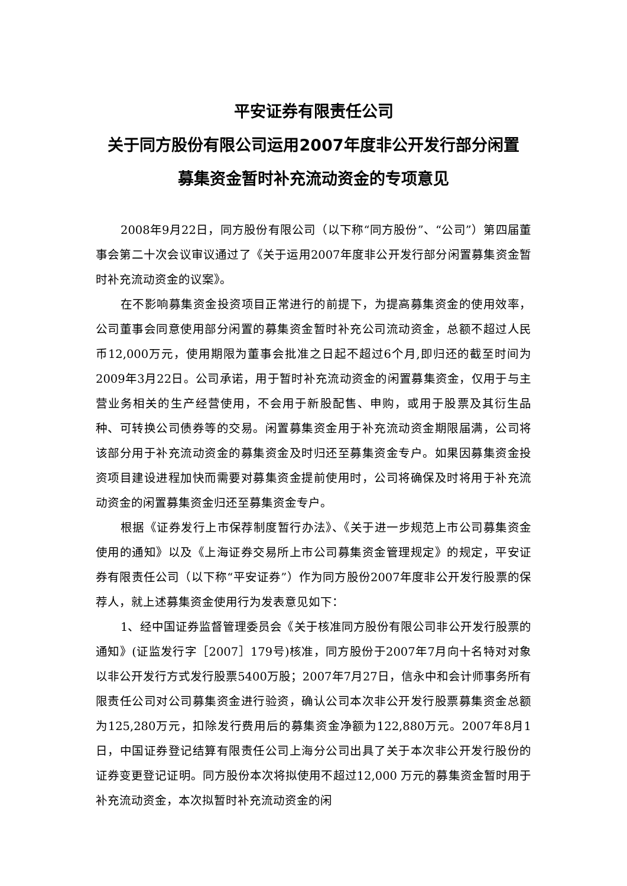平安证券有限责任公司
关于同方股份有限公司运用2007年度非公开发行部分闲置
募集资金暂时补充流动资金的专项意见
2008年9月22日，同方股份有限公司（以下称“同方股份”、“公司”）第四届董事会第二十次会议审议通过了《关于运用2007年度非公开发行部分闲置募集资金暂时补充流动资金的议案》。
在不影响募集资金投资项目正常进行的前提下，为提高募集资金的使用效率，公司董事会同意使用部分闲置的募集资金暂时补充公司流动资金，总额不超过人民币12,000万元，使用期限为董事会批准之日起不超过6个月,即归还的截至时间为2009年3月22日。公司承诺，用于暂时补充流动资金的闲置募集资金，仅用于与主营业务相关的生产经营使用，不会用于新股配售、申购，或用于股票及其衍生品种、可转换公司债券等的交易。闲置募集资金用于补充流动资金期限届满，公司将该部分用于补充流动资金的募集资金及时归还至募集资金专户。如果因募集资金投资项目建设进程加快而需要对募集资金提前使用时，公司将确保及时将用于补充流动资金的闲置募集资金归还至募集资金专户。
根据《证券发行上市保荐制度暂行办法》、《关于进一步规范上市公司募集资金使用的通知》以及《上海证券交易所上市公司募集资金管理规定》的规定，平安证券有限责任公司（以下称“平安证券”）作为同方股份2007年度非公开发行股票的保荐人，就上述募集资金使用行为发表意见如下：
1、经中国证券监督管理委员会《关于核准同方股份有限公司非公开发行股票的通知》(证监发行字［2007］179号)核准，同方股份于2007年7月向十名特对对象以非公开发行方式发行股票5400万股；2007年7月27日，信永中和会计师事务所有限责任公司对公司募集资金进行验资，确认公司本次非公开发行股票募集资金总额为125,280万元，扣除发行费用后的募集资金净额为122,880万元。2007年8月1日，中国证券登记结算有限责任公司上海分公司出具了关于本次非公开发行股份的证券变更登记证明。同方股份本次将拟使用不超过12,000 万元的募集资金暂时用于补充流动资金，本次拟暂时补充流动资金的闲